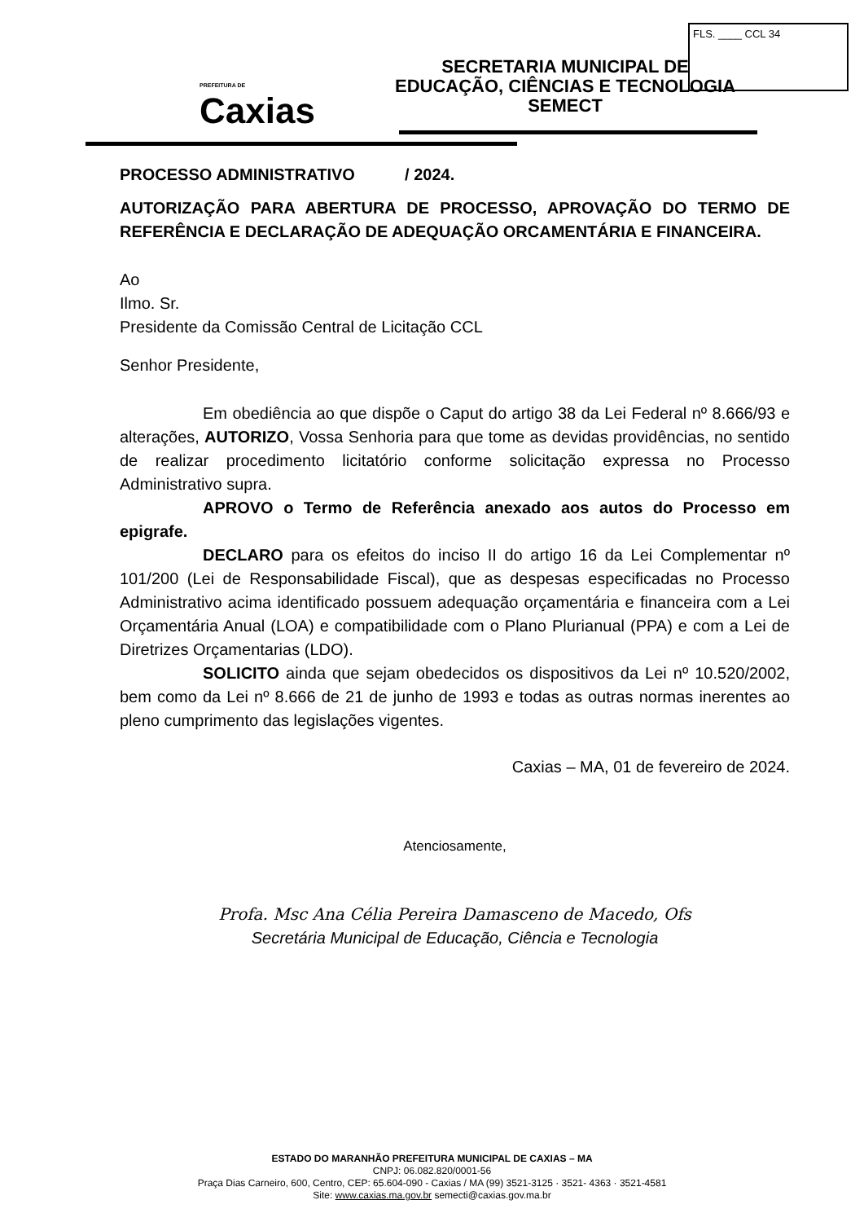FLS. ____ CCL 34
PREFEITURA DE
Caxias
SECRETARIA MUNICIPAL DE
EDUCAÇÃO, CIÊNCIAS E TECNOLOGIA
SEMECT
PROCESSO ADMINISTRATIVO / 2024.
AUTORIZAÇÃO PARA ABERTURA DE PROCESSO, APROVAÇÃO DO TERMO DE REFERÊNCIA E DECLARAÇÃO DE ADEQUAÇÃO ORCAMENTÁRIA E FINANCEIRA.
Ao
Ilmo. Sr.
Presidente da Comissão Central de Licitação CCL
Senhor Presidente,
Em obediência ao que dispõe o Caput do artigo 38 da Lei Federal nº 8.666/93 e alterações, AUTORIZO, Vossa Senhoria para que tome as devidas providências, no sentido de realizar procedimento licitatório conforme solicitação expressa no Processo Administrativo supra.
APROVO o Termo de Referência anexado aos autos do Processo em epigrafe.
DECLARO para os efeitos do inciso II do artigo 16 da Lei Complementar nº 101/200 (Lei de Responsabilidade Fiscal), que as despesas especificadas no Processo Administrativo acima identificado possuem adequação orçamentária e financeira com a Lei Orçamentária Anual (LOA) e compatibilidade com o Plano Plurianual (PPA) e com a Lei de Diretrizes Orçamentarias (LDO).
SOLICITO ainda que sejam obedecidos os dispositivos da Lei nº 10.520/2002, bem como da Lei nº 8.666 de 21 de junho de 1993 e todas as outras normas inerentes ao pleno cumprimento das legislações vigentes.
Caxias – MA, 01 de fevereiro de 2024.
Atenciosamente,
Profa. Msc Ana Célia Pereira Damasceno de Macedo, Ofs
Secretária Municipal de Educação, Ciência e Tecnologia
ESTADO DO MARANHÃO PREFEITURA MUNICIPAL DE CAXIAS – MA
CNPJ: 06.082.820/0001-56
Praça Dias Carneiro, 600, Centro, CEP: 65.604-090 - Caxias / MA (99) 3521-3125 · 3521- 4363 · 3521-4581
Site: www.caxias.ma.gov.br semecti@caxias.gov.ma.br